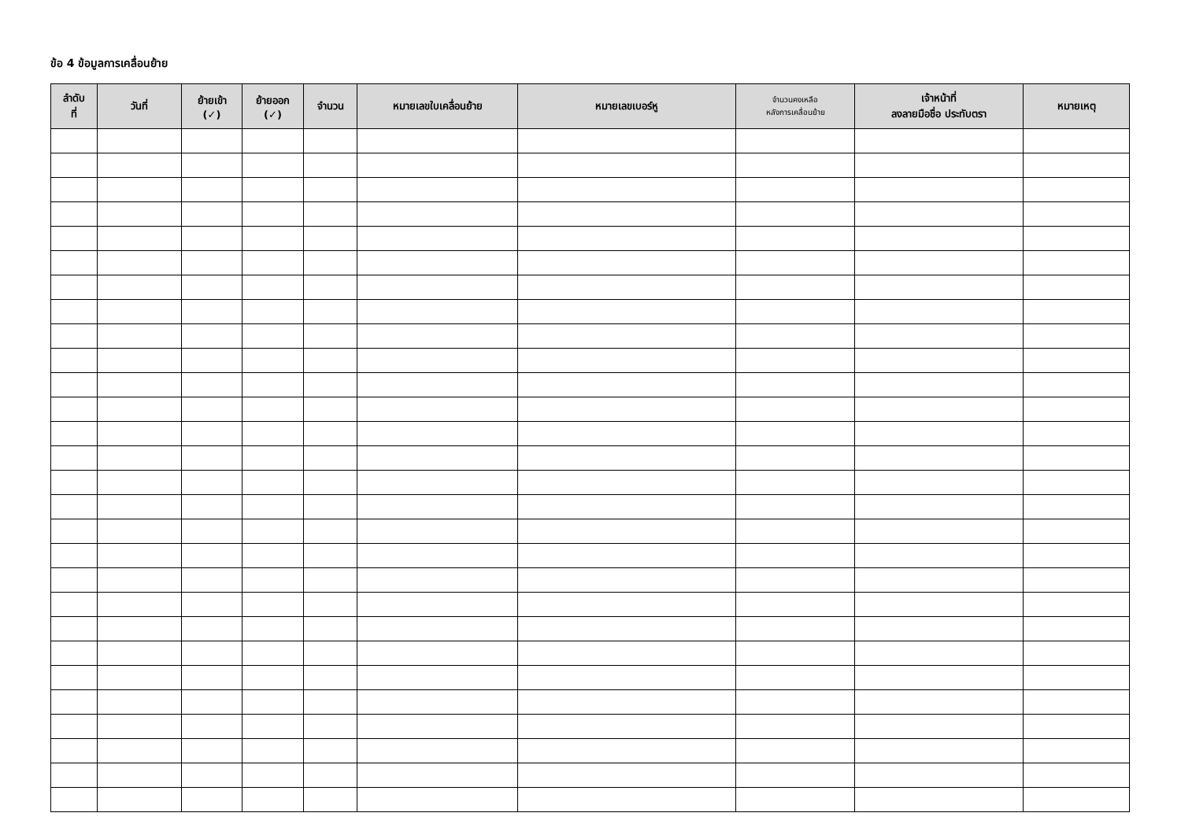ข้อ 4 ข้อมูลการเคลื่อนย้าย
| ลำดับ ที่ | วันที่ | ย้ายเข้า (✓) | ย้ายออก (✓) | จำนวน | หมายเลขใบเคลื่อนย้าย | หมายเลขเบอร์หู | จำนวนคงเหลือ หลังการเคลื่อนย้าย | เจ้าหน้าที่ ลงลายมือชื่อ ประทับตรา | หมายเหตุ |
| --- | --- | --- | --- | --- | --- | --- | --- | --- | --- |